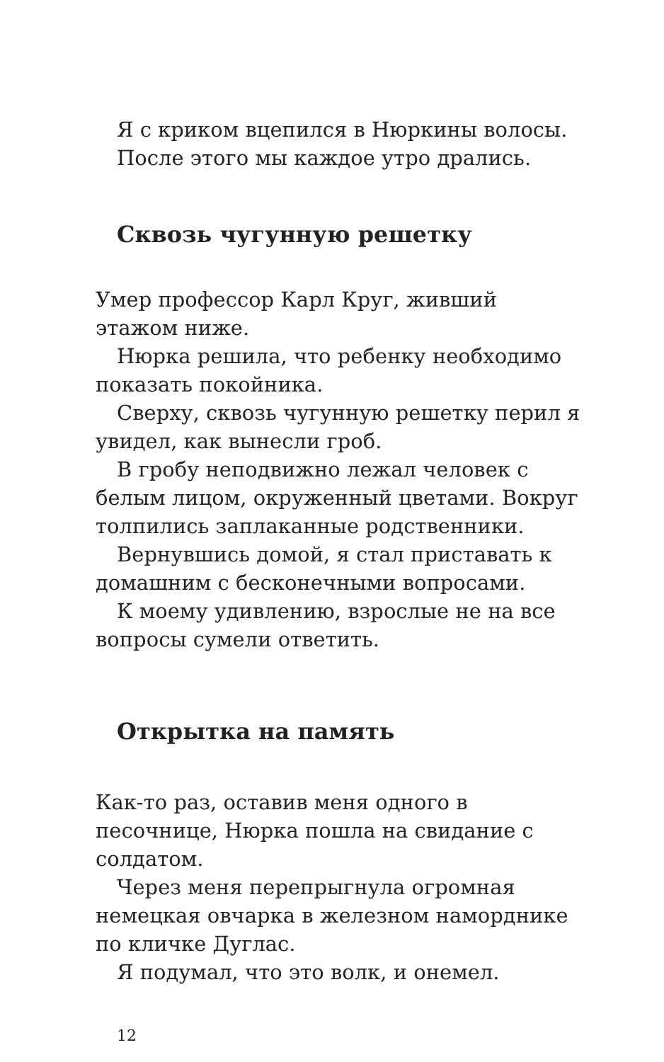Я с криком вцепился в Нюркины волосы.
После этого мы каждое утро дрались.
Сквозь чугунную решетку
Умер профессор Карл Круг, живший этажом ниже.
Нюрка решила, что ребенку необходимо показать покойника.
Сверху, сквозь чугунную решетку перил я увидел, как вынесли гроб.
В гробу неподвижно лежал человек с белым лицом, окруженный цветами. Вокруг толпились заплаканные родственники.
Вернувшись домой, я стал приставать к домашним с бесконечными вопросами.
К моему удивлению, взрослые не на все вопросы сумели ответить.
Открытка на память
Как-то раз, оставив меня одного в песочнице, Нюрка пошла на свидание с солдатом.
Через меня перепрыгнула огромная немецкая овчарка в железном наморднике по кличке Дуглас.
Я подумал, что это волк, и онемел.
12